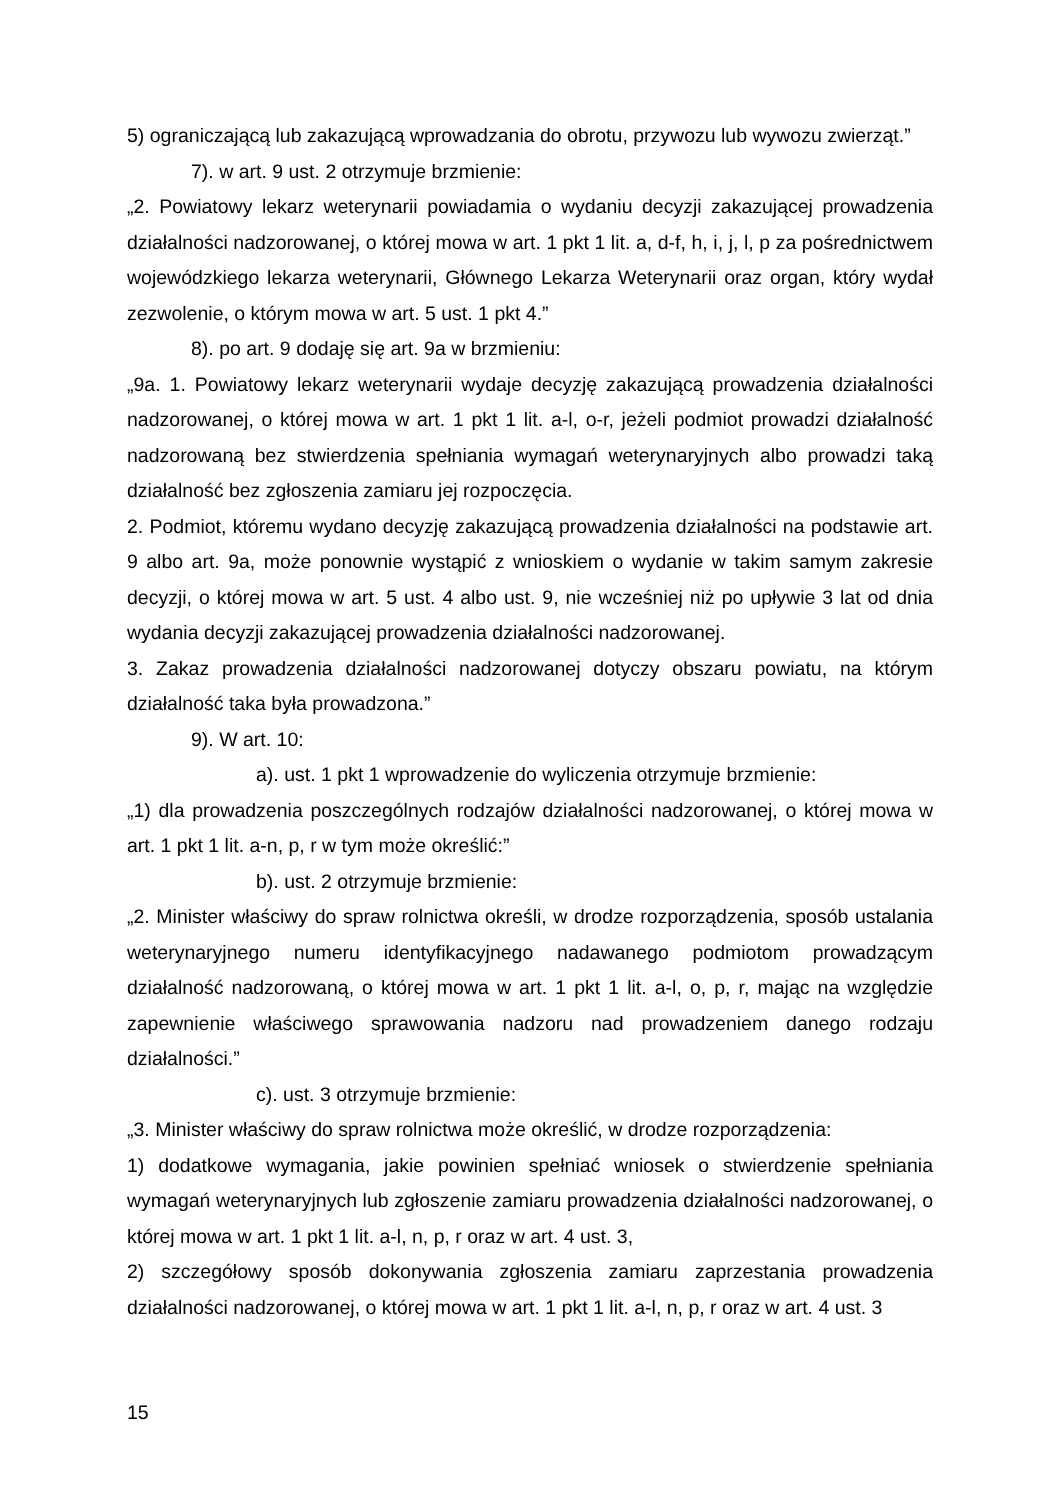5) ograniczającą lub zakazującą wprowadzania do obrotu, przywozu lub wywozu zwierząt.”
7). w art. 9 ust. 2 otrzymuje brzmienie:
„2. Powiatowy lekarz weterynarii powiadamia o wydaniu decyzji zakazującej prowadzenia działalności nadzorowanej, o której mowa w art. 1 pkt 1 lit. a, d-f, h, i, j, l, p za pośrednictwem wojewódzkiego lekarza weterynarii, Głównego Lekarza Weterynarii oraz organ, który wydał zezwolenie, o którym mowa w art. 5 ust. 1 pkt 4.”
8). po art. 9 dodaję się art. 9a w brzmieniu:
„9a. 1. Powiatowy lekarz weterynarii wydaje decyzję zakazującą prowadzenia działalności nadzorowanej, o której mowa w art. 1 pkt 1 lit. a-l, o-r, jeżeli podmiot prowadzi działalność nadzorowaną bez stwierdzenia spełniania wymagań weterynaryjnych albo prowadzi taką działalność bez zgłoszenia zamiaru jej rozpoczęcia.
2. Podmiot, któremu wydano decyzję zakazującą prowadzenia działalności na podstawie art. 9 albo art. 9a, może ponownie wystąpić z wnioskiem o wydanie w takim samym zakresie decyzji, o której mowa w art. 5 ust. 4 albo ust. 9, nie wcześniej niż po upływie 3 lat od dnia wydania decyzji zakazującej prowadzenia działalności nadzorowanej.
3. Zakaz prowadzenia działalności nadzorowanej dotyczy obszaru powiatu, na którym działalność taka była prowadzona.”
9). W art. 10:
a). ust. 1 pkt 1 wprowadzenie do wyliczenia otrzymuje brzmienie:
„1) dla prowadzenia poszczególnych rodzajów działalności nadzorowanej, o której mowa w art. 1 pkt 1 lit. a-n, p, r w tym może określić:”
b). ust. 2 otrzymuje brzmienie:
„2. Minister właściwy do spraw rolnictwa określi, w drodze rozporządzenia, sposób ustalania weterynaryjnego numeru identyfikacyjnego nadawanego podmiotom prowadzącym działalność nadzorowaną, o której mowa w art. 1 pkt 1 lit. a-l, o, p, r, mając na względzie zapewnienie właściwego sprawowania nadzoru nad prowadzeniem danego rodzaju działalności.”
c). ust. 3 otrzymuje brzmienie:
„3. Minister właściwy do spraw rolnictwa może określić, w drodze rozporządzenia:
1) dodatkowe wymagania, jakie powinien spełniać wniosek o stwierdzenie spełniania wymagań weterynaryjnych lub zgłoszenie zamiaru prowadzenia działalności nadzorowanej, o której mowa w art. 1 pkt 1 lit. a-l, n, p, r oraz w art. 4 ust. 3,
2) szczegółowy sposób dokonywania zgłoszenia zamiaru zaprzestania prowadzenia działalności nadzorowanej, o której mowa w art. 1 pkt 1 lit. a-l, n, p, r oraz w art. 4 ust. 3
15